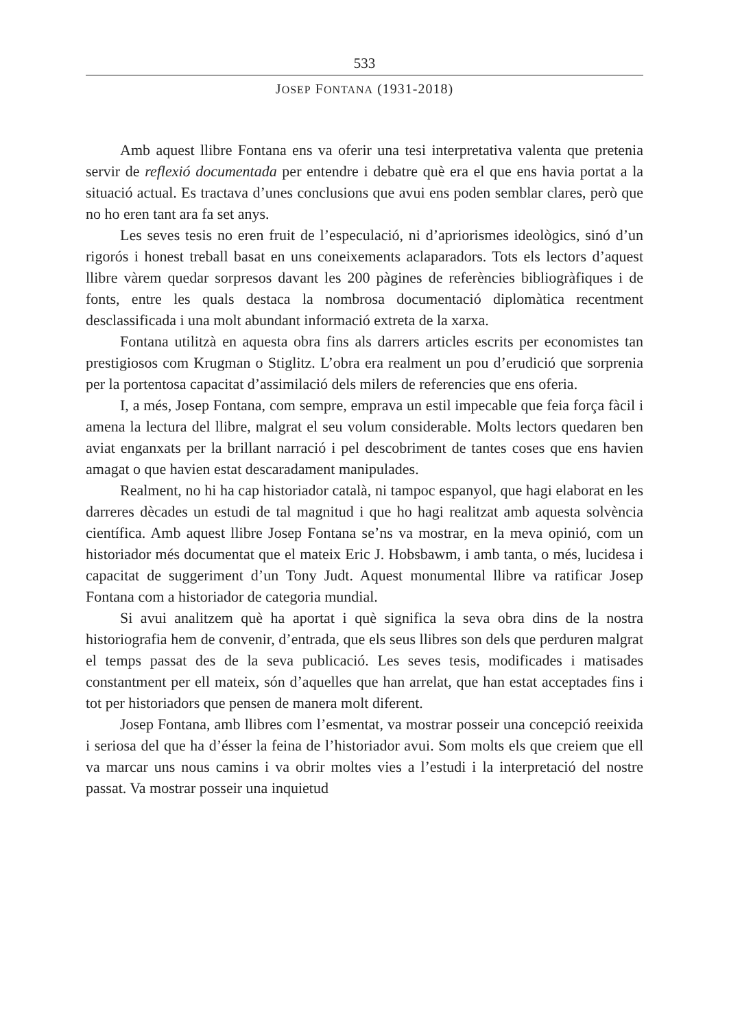533
JOSEP FONTANA (1931-2018)
Amb aquest llibre Fontana ens va oferir una tesi interpretativa valenta que pretenia servir de reflexió documentada per entendre i debatre què era el que ens havia portat a la situació actual. Es tractava d’unes conclusions que avui ens poden semblar clares, però que no ho eren tant ara fa set anys.
Les seves tesis no eren fruit de l’especulació, ni d’apriorismes ideològics, sinó d’un rigorós i honest treball basat en uns coneixements aclaparadors. Tots els lectors d’aquest llibre vàrem quedar sorpresos davant les 200 pàgines de referències bibliogràfiques i de fonts, entre les quals destaca la nombrosa documentació diplomàtica recentment desclassificada i una molt abundant informació extreta de la xarxa.
Fontana utilitzà en aquesta obra fins als darrers articles escrits per economistes tan prestigiosos com Krugman o Stiglitz. L’obra era realment un pou d’erudició que sorprenia per la portentosa capacitat d’assimilació dels milers de referencies que ens oferia.
I, a més, Josep Fontana, com sempre, emprava un estil impecable que feia força fàcil i amena la lectura del llibre, malgrat el seu volum considerable. Molts lectors quedaren ben aviat enganxats per la brillant narració i pel descobriment de tantes coses que ens havien amagat o que havien estat descaradament manipulades.
Realment, no hi ha cap historiador català, ni tampoc espanyol, que hagi elaborat en les darreres dècades un estudi de tal magnitud i que ho hagi realitzat amb aquesta solvència científica. Amb aquest llibre Josep Fontana se’ns va mostrar, en la meva opinió, com un historiador més documentat que el mateix Eric J. Hobsbawm, i amb tanta, o més, lucidesa i capacitat de suggeriment d’un Tony Judt. Aquest monumental llibre va ratificar Josep Fontana com a historiador de categoria mundial.
Si avui analitzem què ha aportat i què significa la seva obra dins de la nostra historiografia hem de convenir, d’entrada, que els seus llibres son dels que perduren malgrat el temps passat des de la seva publicació. Les seves tesis, modificades i matisades constantment per ell mateix, són d’aquelles que han arrelat, que han estat acceptades fins i tot per historiadors que pensen de manera molt diferent.
Josep Fontana, amb llibres com l’esmentat, va mostrar posseir una concepció reeixida i seriosa del que ha d’ésser la feina de l’historiador avui. Som molts els que creiem que ell va marcar uns nous camins i va obrir moltes vies a l’estudi i la interpretació del nostre passat. Va mostrar posseir una inquietud